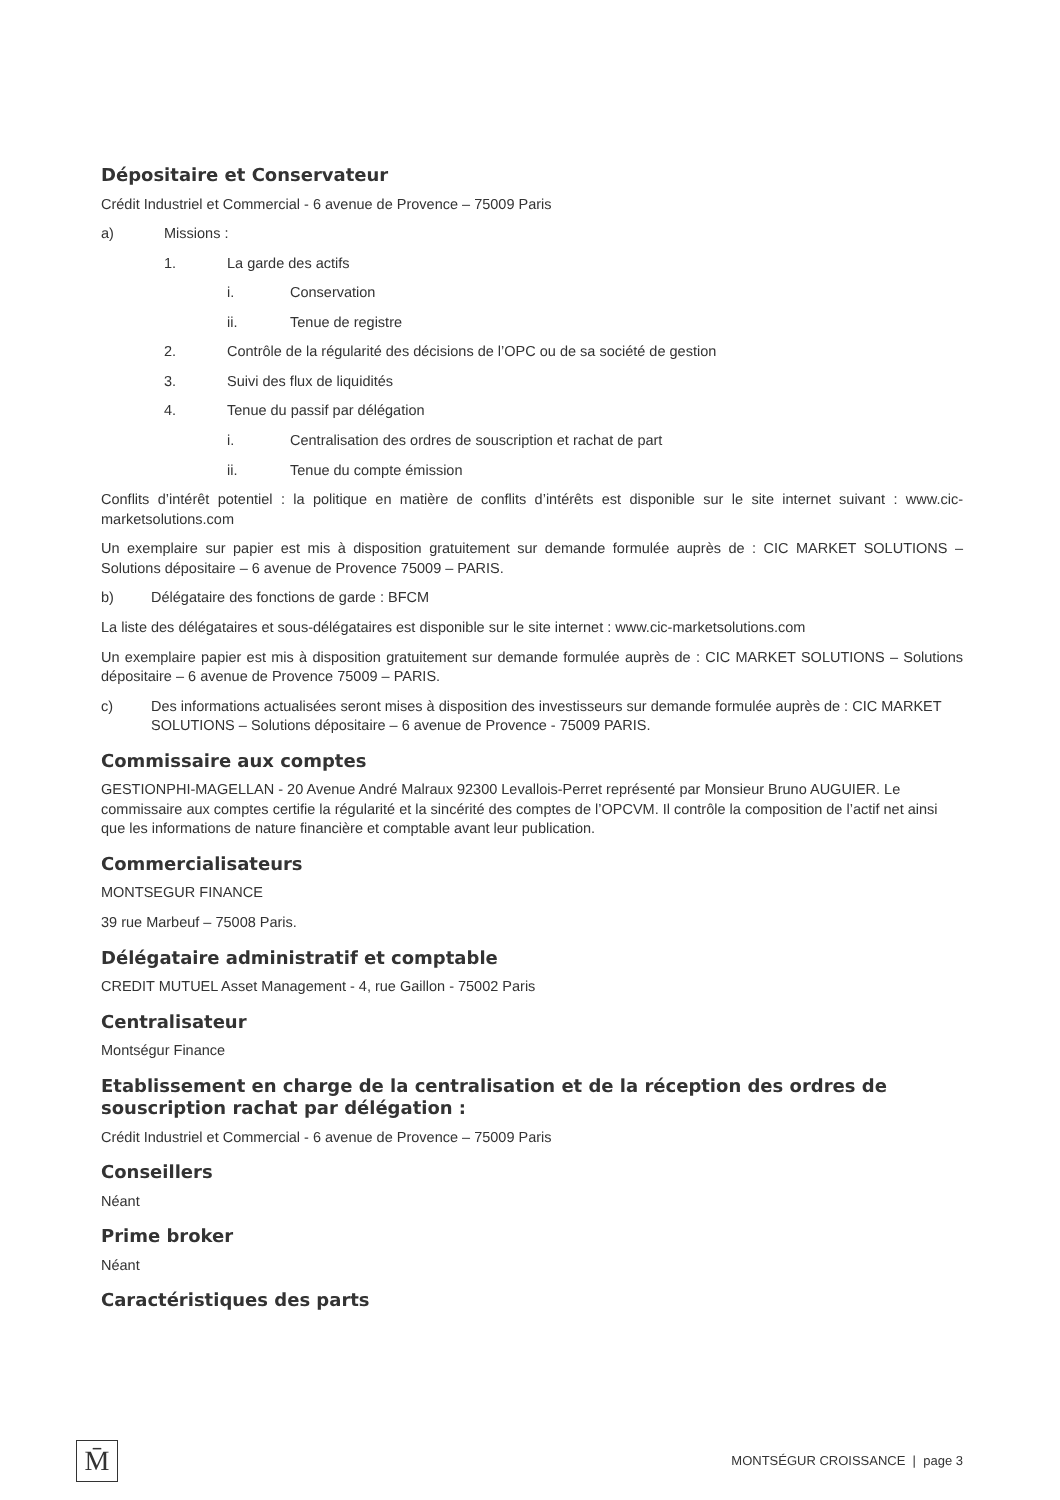Dépositaire et Conservateur
Crédit Industriel et Commercial - 6 avenue de Provence – 75009 Paris
a) Missions :
1. La garde des actifs
i. Conservation
ii. Tenue de registre
2. Contrôle de la régularité des décisions de l’OPC ou de sa société de gestion
3. Suivi des flux de liquidités
4. Tenue du passif par délégation
i. Centralisation des ordres de souscription et rachat de part
ii. Tenue du compte émission
Conflits d’intérêt potentiel : la politique en matière de conflits d’intérêts est disponible sur le site internet suivant : www.cic-marketsolutions.com
Un exemplaire sur papier est mis à disposition gratuitement sur demande formulée auprès de : CIC MARKET SOLUTIONS – Solutions dépositaire – 6 avenue de Provence 75009 – PARIS.
b) Délégataire des fonctions de garde : BFCM
La liste des délégataires et sous-délégataires est disponible sur le site internet : www.cic-marketsolutions.com
Un exemplaire papier est mis à disposition gratuitement sur demande formulée auprès de : CIC MARKET SOLUTIONS – Solutions dépositaire – 6 avenue de Provence 75009 – PARIS.
c) Des informations actualisées seront mises à disposition des investisseurs sur demande formulée auprès de : CIC MARKET SOLUTIONS – Solutions dépositaire – 6 avenue de Provence - 75009 PARIS.
Commissaire aux comptes
GESTIONPHI-MAGELLAN - 20 Avenue André Malraux 92300 Levallois-Perret représenté par Monsieur Bruno AUGUIER. Le commissaire aux comptes certifie la régularité et la sincérité des comptes de l’OPCVM. Il contrôle la composition de l’actif net ainsi que les informations de nature financière et comptable avant leur publication.
Commercialisateurs
MONTSEGUR FINANCE
39 rue Marbeuf – 75008 Paris.
Délégataire administratif et comptable
CREDIT MUTUEL Asset Management - 4, rue Gaillon - 75002 Paris
Centralisateur
Montségur Finance
Etablissement en charge de la centralisation et de la réception des ordres de souscription rachat par délégation :
Crédit Industriel et Commercial - 6 avenue de Provence – 75009 Paris
Conseillers
Néant
Prime broker
Néant
Caractéristiques des parts
M̄
MONTSÉGUR CROISSANCE | page 3